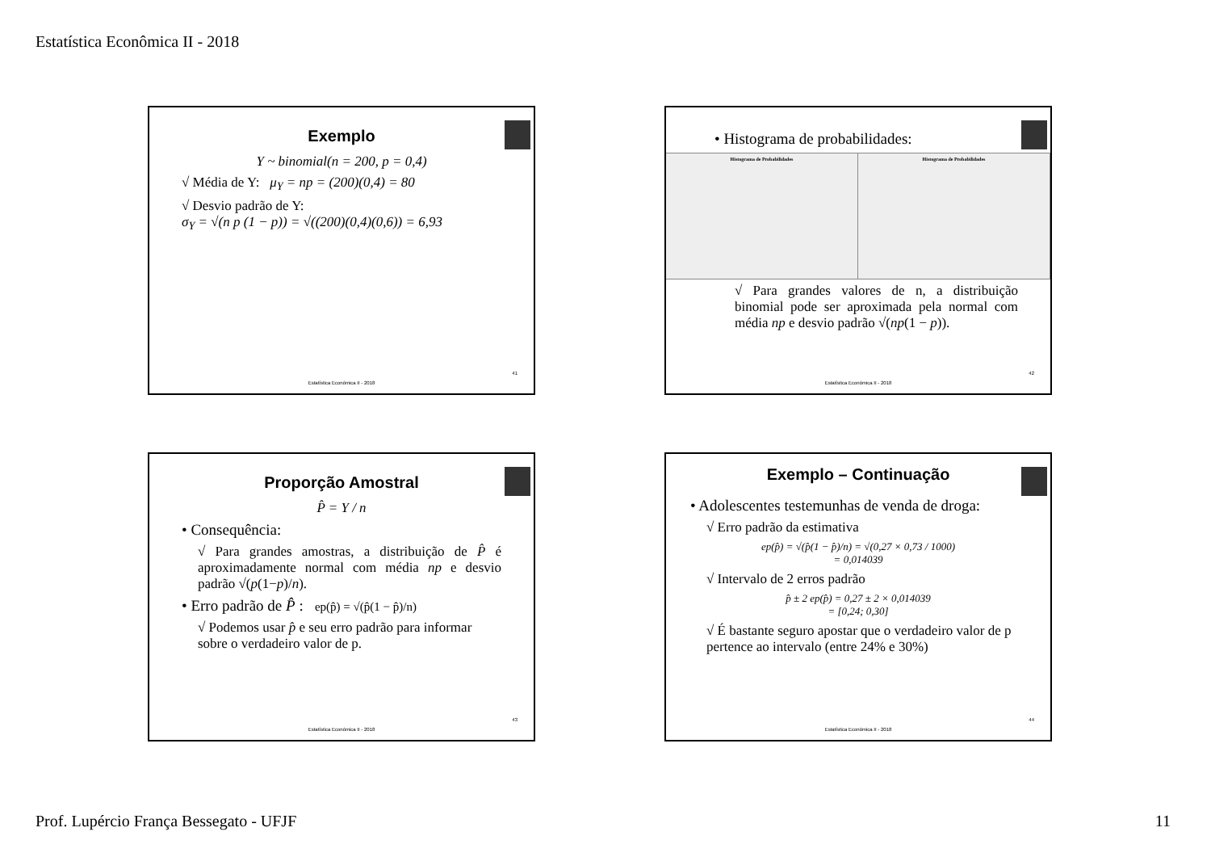Estatística Econômica II - 2018
Exemplo
Y ~ binomial(n = 200, p = 0,4)
√ Média de Y: μ<sub>Y</sub> = np = (200)(0,4) = 80
√ Desvio padrão de Y:
σ<sub>Y</sub> = √(n p (1 − p)) = √((200)(0,4)(0,6)) = 6,93
41
Estatística Econômica II - 2018
• Histograma de probabilidades:
Histograma de Probabilidades Histograma de Probabilidades
√ Para grandes valores de n, a distribuição binomial pode ser aproximada pela normal com média np e desvio padrão √(np(1 − p)).
42
Estatística Econômica II - 2018
Proporção Amostral
P̂ = Y / n
• Consequência:
√ Para grandes amostras, a distribuição de P̂ é aproximadamente normal com média np e desvio padrão √(p(1−p)/n).
• Erro padrão de P̂ : ep(p̂) = √(p̂(1 − p̂)/n)
√ Podemos usar p̂ e seu erro padrão para informar sobre o verdadeiro valor de p.
43
Estatística Econômica II - 2018
Exemplo – Continuação
• Adolescentes testemunhas de venda de droga:
√ Erro padrão da estimativa
ep(p̂) = √(p̂(1 − p̂)/n) = √(0,27 × 0,73 / 1000)
= 0,014039
√ Intervalo de 2 erros padrão
p̂ ± 2 ep(p̂) = 0,27 ± 2 × 0,014039
= [0,24; 0,30]
√ É bastante seguro apostar que o verdadeiro valor de p pertence ao intervalo (entre 24% e 30%)
44
Estatística Econômica II - 2018
Prof. Lupércio França Bessegato - UFJF
11